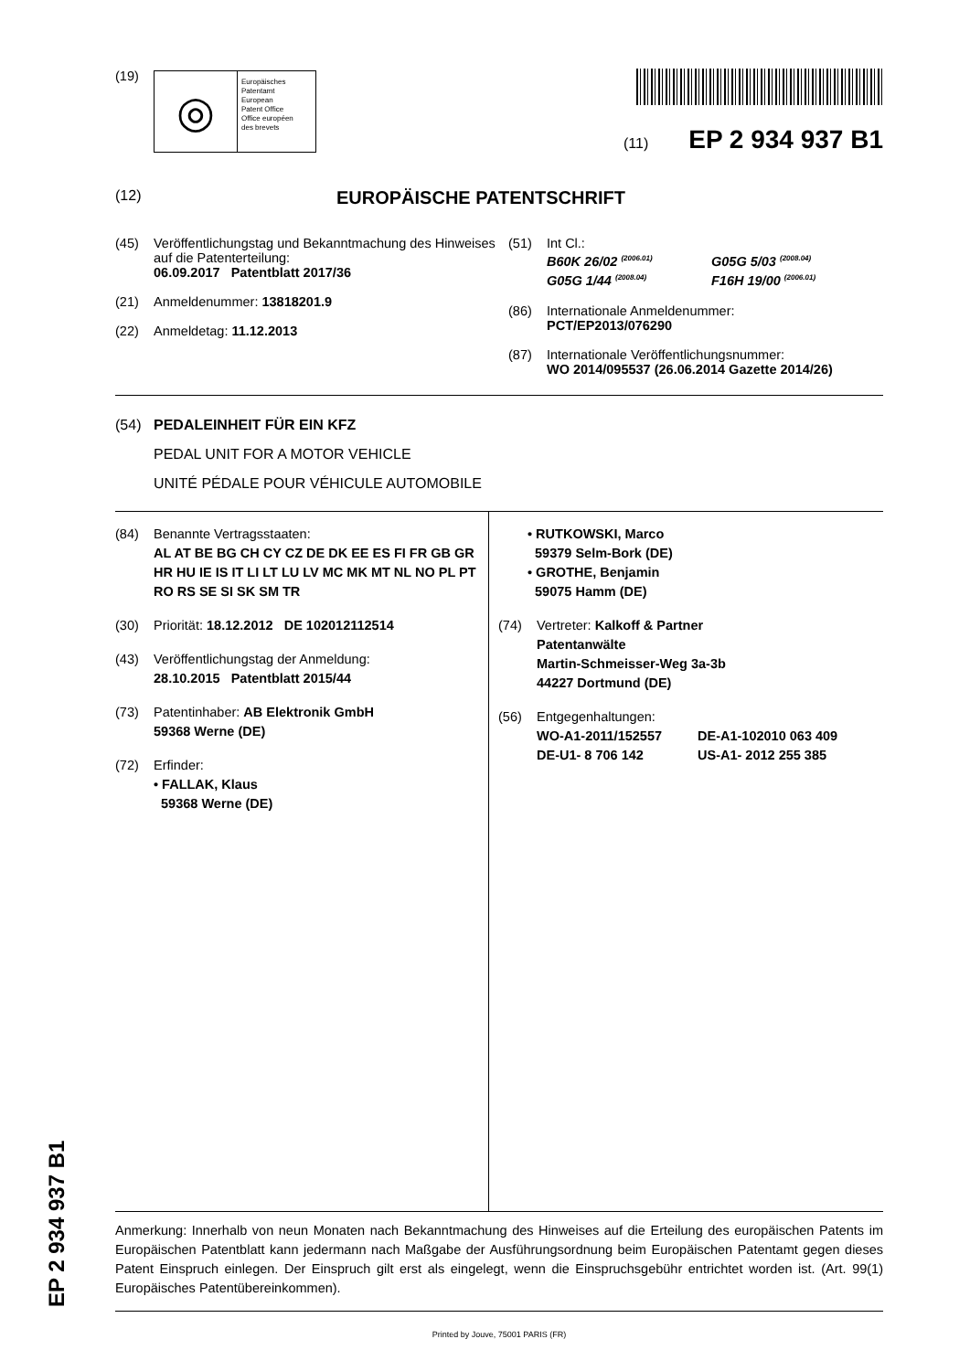(19)
◎
Europäisches
Patentamt
European
Patent Office
Office européen
des brevets
(11) EP 2 934 937 B1
(12) EUROPÄISCHE PATENTSCHRIFT
(45) Veröffentlichungstag und Bekanntmachung des Hinweises auf die Patenterteilung:
06.09.2017 Patentblatt 2017/36
(21) Anmeldenummer: 13818201.9
(22) Anmeldetag: 11.12.2013
(51) Int Cl.:
B60K 26/02 <sup>(2006.01)</sup>
G05G 1/44 <sup>(2008.04)</sup>
G05G 5/03 <sup>(2008.04)</sup>
F16H 19/00 <sup>(2006.01)</sup>
(86) Internationale Anmeldenummer:
PCT/EP2013/076290
(87) Internationale Veröffentlichungsnummer:
WO 2014/095537 (26.06.2014 Gazette 2014/26)
(54) PEDALEINHEIT FÜR EIN KFZ
PEDAL UNIT FOR A MOTOR VEHICLE
UNITÉ PÉDALE POUR VÉHICULE AUTOMOBILE
(84) Benannte Vertragsstaaten:
AL AT BE BG CH CY CZ DE DK EE ES FI FR GB GR HR HU IE IS IT LI LT LU LV MC MK MT NL NO PL PT RO RS SE SI SK SM TR
(30) Priorität: 18.12.2012 DE 102012112514
(43) Veröffentlichungstag der Anmeldung:
28.10.2015 Patentblatt 2015/44
(73) Patentinhaber: AB Elektronik GmbH
59368 Werne (DE)
(72) Erfinder:
• FALLAK, Klaus
59368 Werne (DE)
• RUTKOWSKI, Marco
59379 Selm-Bork (DE)
• GROTHE, Benjamin
59075 Hamm (DE)
(74) Vertreter: Kalkoff & Partner
Patentanwälte
Martin-Schmeisser-Weg 3a-3b
44227 Dortmund (DE)
(56) Entgegenhaltungen:
WO-A1-2011/152557
DE-U1- 8 706 142
DE-A1-102010 063 409
US-A1- 2012 255 385
Anmerkung: Innerhalb von neun Monaten nach Bekanntmachung des Hinweises auf die Erteilung des europäischen Patents im Europäischen Patentblatt kann jedermann nach Maßgabe der Ausführungsordnung beim Europäischen Patentamt gegen dieses Patent Einspruch einlegen. Der Einspruch gilt erst als eingelegt, wenn die Einspruchsgebühr entrichtet worden ist. (Art. 99(1) Europäisches Patentübereinkommen).
Printed by Jouve, 75001 PARIS (FR)
EP 2 934 937 B1